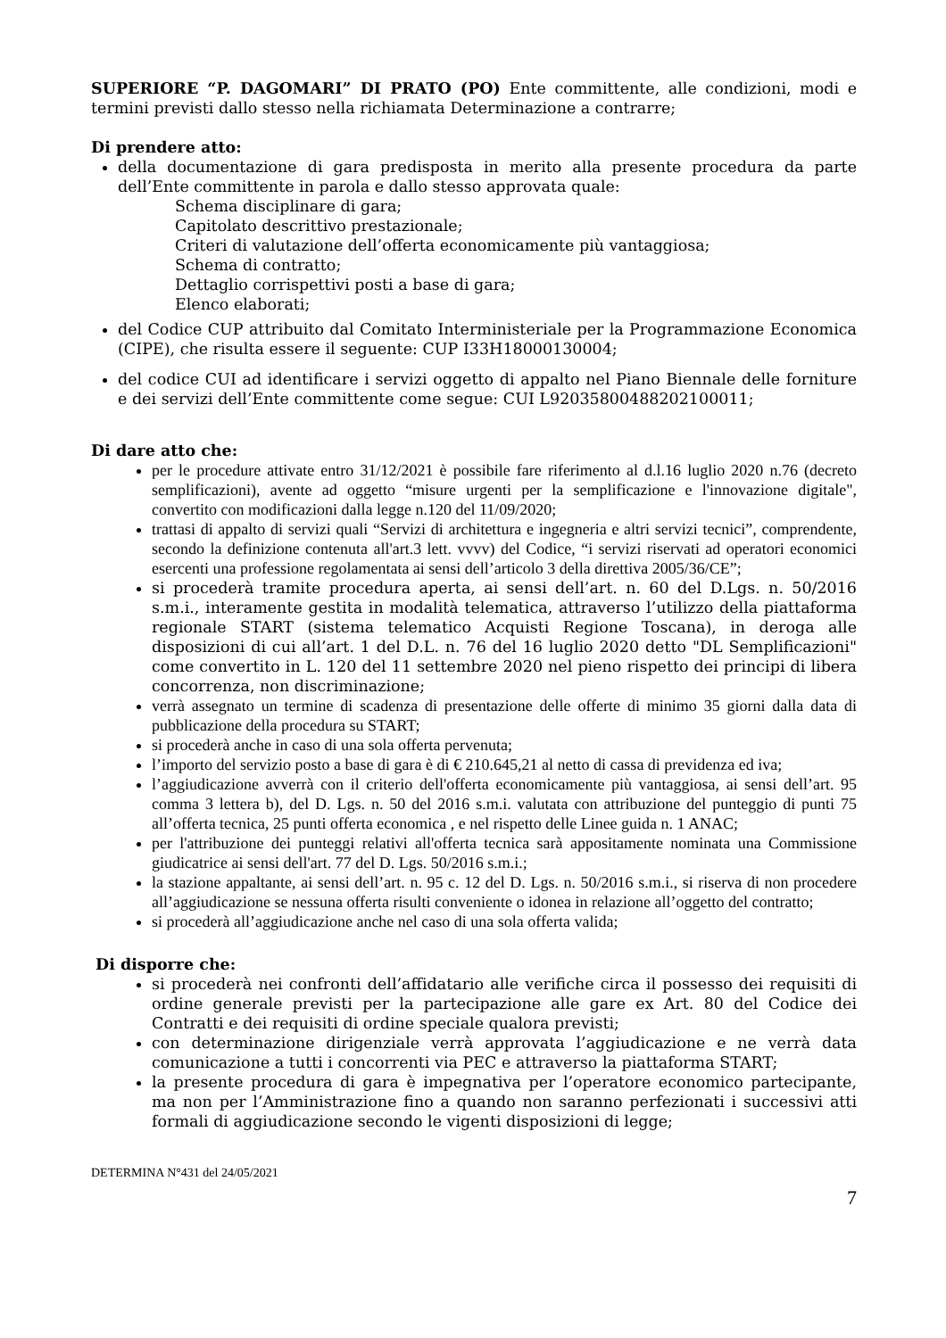SUPERIORE “P. DAGOMARI” DI PRATO (PO) Ente committente, alle condizioni, modi e termini previsti dallo stesso nella richiamata Determinazione a contrarre;
Di prendere atto:
della documentazione di gara predisposta in merito alla presente procedura da parte dell’Ente committente in parola e dallo stesso approvata quale:
Schema disciplinare di gara;
Capitolato descrittivo prestazionale;
Criteri di valutazione dell’offerta economicamente più vantaggiosa;
Schema di contratto;
Dettaglio corrispettivi posti a base di gara;
Elenco elaborati;
del Codice CUP attribuito dal Comitato Interministeriale per la Programmazione Economica (CIPE), che risulta essere il seguente: CUP I33H18000130004;
del codice CUI ad identificare i servizi oggetto di appalto nel Piano Biennale delle forniture e dei servizi dell’Ente committente come segue: CUI L92035800488202100011;
Di dare atto che:
per le procedure attivate entro 31/12/2021 è possibile fare riferimento al d.l.16 luglio 2020 n.76 (decreto semplificazioni), avente ad oggetto “misure urgenti per la semplificazione e l'innovazione digitale", convertito con modificazioni dalla legge n.120 del 11/09/2020;
trattasi di appalto di servizi quali “Servizi di architettura e ingegneria e altri servizi tecnici”, comprendente, secondo la definizione contenuta all'art.3 lett. vvvv) del Codice, “i servizi riservati ad operatori economici esercenti una professione regolamentata ai sensi dell’articolo 3 della direttiva 2005/36/CE”;
si procederà tramite procedura aperta, ai sensi dell’art. n. 60 del D.Lgs. n. 50/2016 s.m.i., interamente gestita in modalità telematica, attraverso l’utilizzo della piattaforma regionale START (sistema telematico Acquisti Regione Toscana), in deroga alle disposizioni di cui all’art. 1 del D.L. n. 76 del 16 luglio 2020 detto "DL Semplificazioni" come convertito in L. 120 del 11 settembre 2020 nel pieno rispetto dei principi di libera concorrenza, non discriminazione;
verrà assegnato un termine di scadenza di presentazione delle offerte di minimo 35 giorni dalla data di pubblicazione della procedura su START;
si procederà anche in caso di una sola offerta pervenuta;
l’importo del servizio posto a base di gara è di € 210.645,21 al netto di cassa di previdenza ed iva;
l’aggiudicazione avverrà con il criterio dell'offerta economicamente più vantaggiosa, ai sensi dell’art. 95 comma 3 lettera b), del D. Lgs. n. 50 del 2016 s.m.i. valutata con attribuzione del punteggio di punti 75 all’offerta tecnica, 25 punti offerta economica , e nel rispetto delle Linee guida n. 1 ANAC;
per l'attribuzione dei punteggi relativi all'offerta tecnica sarà appositamente nominata una Commissione giudicatrice ai sensi dell'art. 77 del D. Lgs. 50/2016 s.m.i.;
la stazione appaltante, ai sensi dell’art. n. 95 c. 12 del D. Lgs. n. 50/2016 s.m.i., si riserva di non procedere all’aggiudicazione se nessuna offerta risulti conveniente o idonea in relazione all’oggetto del contratto;
si procederà all’aggiudicazione anche nel caso di una sola offerta valida;
Di disporre che:
si procederà nei confronti dell’affidatario alle verifiche circa il possesso dei requisiti di ordine generale previsti per la partecipazione alle gare ex Art. 80 del Codice dei Contratti e dei requisiti di ordine speciale qualora previsti;
con determinazione dirigenziale verrà approvata l’aggiudicazione e ne verrà data comunicazione a tutti i concorrenti via PEC e attraverso la piattaforma START;
la presente procedura di gara è impegnativa per l’operatore economico partecipante, ma non per l’Amministrazione fino a quando non saranno perfezionati i successivi atti formali di aggiudicazione secondo le vigenti disposizioni di legge;
DETERMINA N°431 del 24/05/2021
7